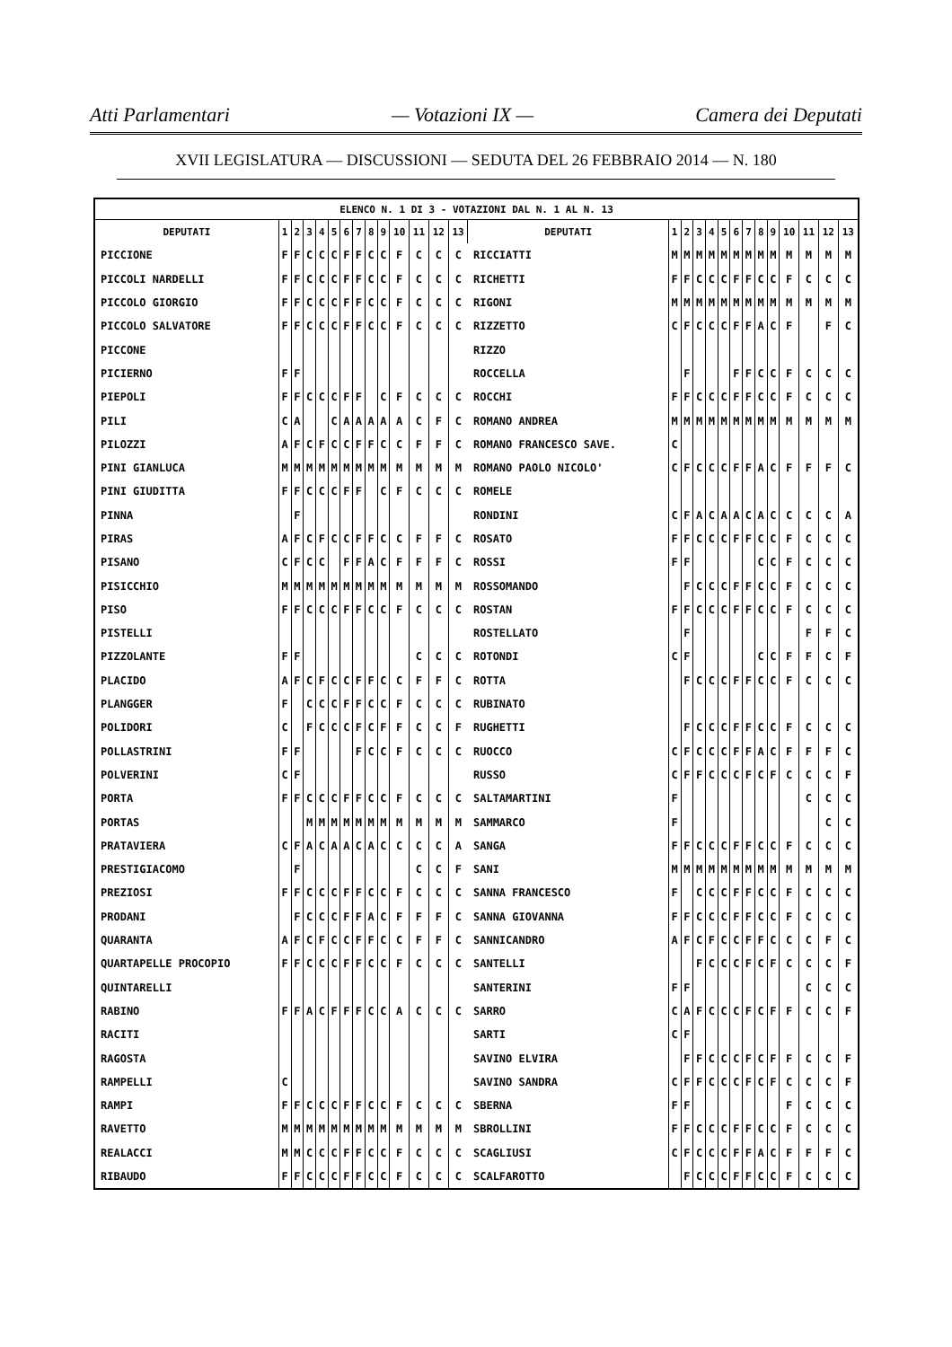Atti Parlamentari — Votazioni IX — Camera dei Deputati
XVII LEGISLATURA — DISCUSSIONI — SEDUTA DEL 26 FEBBRAIO 2014 — N. 180
| ELENCO N. 1 DI 3 - VOTAZIONI DAL N. 1 AL N. 13 | | | | | | | | | | | | | | | | | | | | | | | | | | | |
| --- | --- | --- | --- | --- | --- | --- | --- | --- | --- | --- | --- | --- | --- | --- | --- | --- | --- | --- | --- | --- | --- | --- | --- | --- | --- | --- | --- |
| DEPUTATI | 1 | 2 | 3 | 4 | 5 | 6 | 7 | 8 | 9 | 10 | 11 | 12 | 13 | DEPUTATI | 1 | 2 | 3 | 4 | 5 | 6 | 7 | 8 | 9 | 10 | 11 | 12 | 13 |
| PICCIONE | F | F | C | C | C | F | F | C | C | F | C | C | C | RICCIATTI | M | M | M | M | M | M | M | M | M | M | M | M | M |
| PICCOLI NARDELLI | F | F | C | C | C | F | F | C | C | F | C | C | C | RICHETTI | F | F | C | C | C | F | F | C | C | F | C | C | C |
| PICCOLO GIORGIO | F | F | C | C | C | F | F | C | C | F | C | C | C | RIGONI | M | M | M | M | M | M | M | M | M | M | M | M | M |
| PICCOLO SALVATORE | F | F | C | C | C | F | F | C | C | F | C | C | C | RIZZETTO | C | F | C | C | C | F | F | A | C | F | | F | C |
| PICCONE | | | | | | | | | | | | | | RIZZO | | | | | | | | | | | | | |
| PICIERNO | F | F | | | | | | | | | | | | ROCCELLA | | F | | | | F | F | C | C | F | C | C | C |
| PIEPOLI | F | F | C | C | C | F | F | | C | F | C | C | C | ROCCHI | F | F | C | C | C | F | F | C | C | F | C | C | C |
| PILI | C | A | | | C | A | A | A | A | A | C | F | C | ROMANO ANDREA | M | M | M | M | M | M | M | M | M | M | M | M | M |
| PILOZZI | A | F | C | F | C | C | F | F | C | C | F | F | C | ROMANO FRANCESCO SAVE. | C | | | | | | | | | | | | |
| PINI GIANLUCA | M | M | M | M | M | M | M | M | M | M | M | M | M | ROMANO PAOLO NICOLO' | C | F | C | C | C | F | F | A | C | F | F | F | C |
| PINI GIUDITTA | F | F | C | C | C | F | F | | C | F | C | C | C | ROMELE | | | | | | | | | | | | | |
| PINNA | | F | | | | | | | | | | | | RONDINI | C | F | A | C | A | A | C | A | C | C | C | C | A |
| PIRAS | A | F | C | F | C | C | F | F | C | C | F | F | C | ROSATO | F | F | C | C | C | F | F | C | C | F | C | C | C |
| PISANO | C | F | C | C | | F | F | A | C | F | F | F | C | ROSSI | F | F | | | | | | C | C | F | C | C | C |
| PISICCHIO | M | M | M | M | M | M | M | M | M | M | M | M | M | ROSSOMANDO | | F | C | C | C | F | F | C | C | F | C | C | C |
| PISO | F | F | C | C | C | F | F | C | C | F | C | C | C | ROSTAN | F | F | C | C | C | F | F | C | C | F | C | C | C |
| PISTELLI | | | | | | | | | | | | | | ROSTELLATO | | F | | | | | | | | | F | F | C |
| PIZZOLANTE | F | F | | | | | | | | | C | C | C | ROTONDI | C | F | | | | | | C | C | F | F | C | F |
| PLACIDO | A | F | C | F | C | C | F | F | C | C | F | F | C | ROTTA | | F | C | C | C | F | F | C | C | F | C | C | C |
| PLANGGER | F | | C | C | C | F | F | C | C | F | C | C | C | RUBINATO | | | | | | | | | | | | | |
| POLIDORI | C | | F | C | C | C | F | C | F | F | C | C | F | RUGHETTI | | F | C | C | C | F | F | C | C | F | C | C | C |
| POLLASTRINI | F | F | | | | | F | C | C | F | C | C | C | RUOCCO | C | F | C | C | C | F | F | A | C | F | F | F | C |
| POLVERINI | C | F | | | | | | | | | | | | RUSSO | C | F | F | C | C | C | F | C | F | C | C | C | F |
| PORTA | F | F | C | C | C | F | F | C | C | F | C | C | C | SALTAMARTINI | F | | | | | | | | | | C | C | C |
| PORTAS | | | M | M | M | M | M | M | M | M | M | M | M | SAMMARCO | F | | | | | | | | | | | C | C |
| PRATAVIERA | C | F | A | C | A | A | C | A | C | C | C | C | A | SANGA | F | F | C | C | C | F | F | C | C | F | C | C | C |
| PRESTIGIACOMO | | F | | | | | | | | | C | C | F | SANI | M | M | M | M | M | M | M | M | M | M | M | M | M |
| PREZIOSI | F | F | C | C | C | F | F | C | C | F | C | C | C | SANNA FRANCESCO | F | | C | C | C | F | F | C | C | F | C | C | C |
| PRODANI | | F | C | C | C | F | F | A | C | F | F | F | C | SANNA GIOVANNA | F | F | C | C | C | F | F | C | C | F | C | C | C |
| QUARANTA | A | F | C | F | C | C | F | F | C | C | F | F | C | SANNICANDRO | A | F | C | F | C | C | F | F | C | C | C | F | C |
| QUARTAPELLE PROCOPIO | F | F | C | C | C | F | F | C | C | F | C | C | C | SANTELLI | | | F | C | C | C | F | C | F | C | C | C | F |
| QUINTARELLI | | | | | | | | | | | | | | SANTERINI | F | F | | | | | | | | | C | C | C |
| RABINO | F | F | A | C | F | F | F | C | C | A | C | C | C | SARRO | C | A | F | C | C | C | F | C | F | F | C | C | F |
| RACITI | | | | | | | | | | | | | | SARTI | C | F | | | | | | | | | | | |
| RAGOSTA | | | | | | | | | | | | | | SAVINO ELVIRA | | F | F | C | C | C | F | C | F | F | C | C | F |
| RAMPELLI | C | | | | | | | | | | | | | SAVINO SANDRA | C | F | F | C | C | C | F | C | F | C | C | C | F |
| RAMPI | F | F | C | C | C | F | F | C | C | F | C | C | C | SBERNA | F | F | | | | | | | | F | C | C | C |
| RAVETTO | M | M | M | M | M | M | M | M | M | M | M | M | M | SBROLLINI | F | F | C | C | C | F | F | C | C | F | C | C | C |
| REALACCI | M | M | C | C | C | F | F | C | C | F | C | C | C | SCAGLIUSI | C | F | C | C | C | F | F | A | C | F | F | F | C |
| RIBAUDO | F | F | C | C | C | F | F | C | C | F | C | C | C | SCALFAROTTO | | F | C | C | C | F | F | C | C | F | C | C | C |